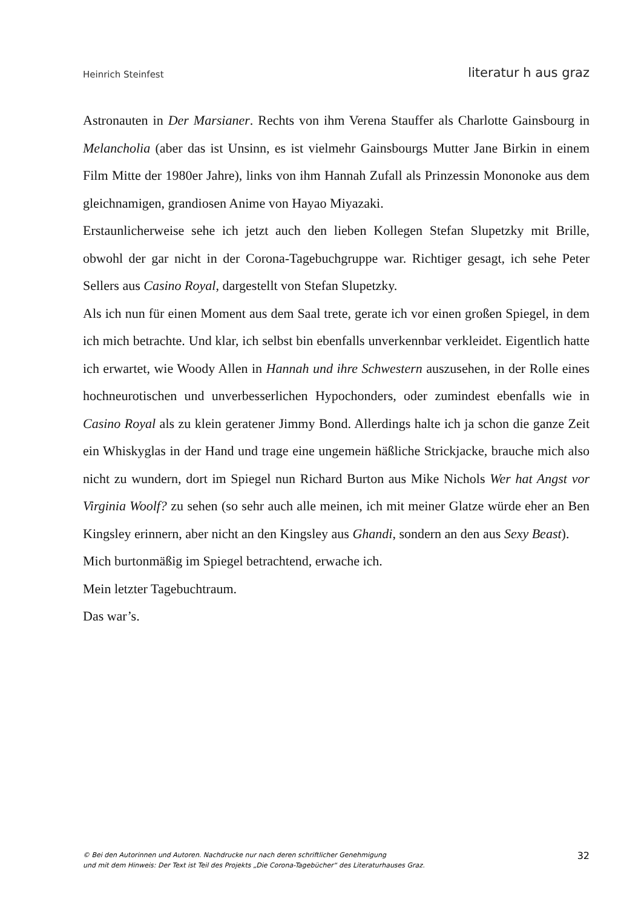Heinrich Steinfest literatur h aus graz
Astronauten in Der Marsianer. Rechts von ihm Verena Stauffer als Charlotte Gainsbourg in Melancholia (aber das ist Unsinn, es ist vielmehr Gainsbourgs Mutter Jane Birkin in einem Film Mitte der 1980er Jahre), links von ihm Hannah Zufall als Prinzessin Mononoke aus dem gleichnamigen, grandiosen Anime von Hayao Miyazaki.
Erstaunlicherweise sehe ich jetzt auch den lieben Kollegen Stefan Slupetzky mit Brille, obwohl der gar nicht in der Corona-Tagebuchgruppe war. Richtiger gesagt, ich sehe Peter Sellers aus Casino Royal, dargestellt von Stefan Slupetzky.
Als ich nun für einen Moment aus dem Saal trete, gerate ich vor einen großen Spiegel, in dem ich mich betrachte. Und klar, ich selbst bin ebenfalls unverkennbar verkleidet. Eigentlich hatte ich erwartet, wie Woody Allen in Hannah und ihre Schwestern auszusehen, in der Rolle eines hochneurotischen und unverbesserlichen Hypochonders, oder zumindest ebenfalls wie in Casino Royal als zu klein geratener Jimmy Bond. Allerdings halte ich ja schon die ganze Zeit ein Whiskyglas in der Hand und trage eine ungemein häßliche Strickjacke, brauche mich also nicht zu wundern, dort im Spiegel nun Richard Burton aus Mike Nichols Wer hat Angst vor Virginia Woolf? zu sehen (so sehr auch alle meinen, ich mit meiner Glatze würde eher an Ben Kingsley erinnern, aber nicht an den Kingsley aus Ghandi, sondern an den aus Sexy Beast).
Mich burtonmäßig im Spiegel betrachtend, erwache ich.
Mein letzter Tagebuchtraum.
Das war’s.
© Bei den Autorinnen und Autoren. Nachdrucke nur nach deren schriftlicher Genehmigung
und mit dem Hinweis: Der Text ist Teil des Projekts „Die Corona-Tagebücher“ des Literaturhauses Graz.
32